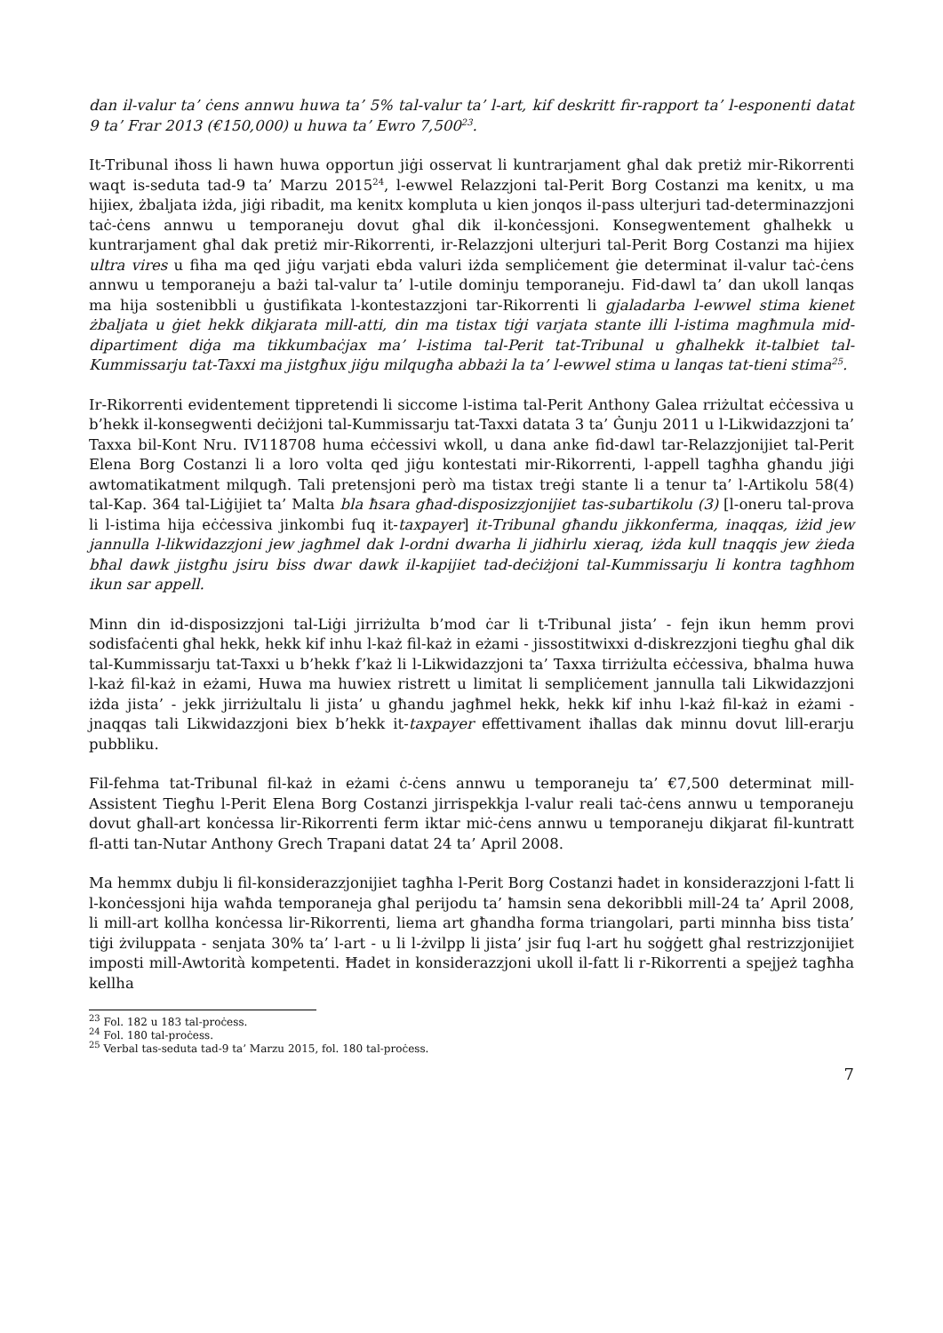dan il-valur ta’ ċens annwu huwa ta’ 5% tal-valur ta’ l-art, kif deskritt fir-rapport ta’ l-esponenti datat 9 ta’ Frar 2013 (€150,000) u huwa ta’ Ewro 7,500<sup>23</sup>.
It-Tribunal iħoss li hawn huwa opportun jiġi osservat li kuntrarjament għal dak pretiż mir-Rikorrenti waqt is-seduta tad-9 ta’ Marzu 2015<sup>24</sup>, l-ewwel Relazzjoni tal-Perit Borg Costanzi ma kenitx, u ma hijiex, żbaljata iżda, jiġi ribadit, ma kenitx kompluta u kien jonqos il-pass ulterjuri tad-determinazzjoni taċ-ċens annwu u temporaneju dovut għal dik il-konċessjoni. Konsegwentement għalhekk u kuntrarjament għal dak pretiż mir-Rikorrenti, ir-Relazzjoni ulterjuri tal-Perit Borg Costanzi ma hijiex ultra vires u fiha ma qed jiġu varjati ebda valuri iżda sempliċement ġie determinat il-valur taċ-ċens annwu u temporaneju a bażi tal-valur ta’ l-utile dominju temporaneju. Fid-dawl ta’ dan ukoll lanqas ma hija sostenibbli u ġustifikata l-kontestazzjoni tar-Rikorrenti li gjaladarba l-ewwel stima kienet żbaljata u ġiet hekk dikjarata mill-atti, din ma tistax tiġi varjata stante illi l-istima magħmula mid-dipartiment diġa ma tikkumbaċjax ma’ l-istima tal-Perit tat-Tribunal u għalhekk it-talbiet tal-Kummissarju tat-Taxxi ma jistgħux jiġu milqugħa abbażi la ta’ l-ewwel stima u lanqas tat-tieni stima<sup>25</sup>.
Ir-Rikorrenti evidentement tippretendi li siccome l-istima tal-Perit Anthony Galea rriżultat eċċessiva u b’hekk il-konsegwenti deċiżjoni tal-Kummissarju tat-Taxxi datata 3 ta’ Ġunju 2011 u l-Likwidazzjoni ta’ Taxxa bil-Kont Nru. IV118708 huma eċċessivi wkoll, u dana anke fid-dawl tar-Relazzjonijiet tal-Perit Elena Borg Costanzi li a loro volta qed jiġu kontestati mir-Rikorrenti, l-appell tagħha għandu jiġi awtomatikatment milqugħ. Tali pretensjoni però ma tistax treġi stante li a tenur ta’ l-Artikolu 58(4) tal-Kap. 364 tal-Liġijiet ta’ Malta bla ħsara għad-disposizzjonijiet tas-subartikolu (3) [l-oneru tal-prova li l-istima hija eċċessiva jinkombi fuq it-taxpayer] it-Tribunal għandu jikkonferma, inaqqas, iżid jew jannulla l-likwidazzjoni jew jagħmel dak l-ordni dwarha li jidhirlu xieraq, iżda kull tnaqqis jew żieda bħal dawk jistgħu jsiru biss dwar dawk il-kapijiet tad-deċiżjoni tal-Kummissarju li kontra tagħhom ikun sar appell.
Minn din id-disposizzjoni tal-Liġi jirriżulta b’mod ċar li t-Tribunal jista’ - fejn ikun hemm provi sodisfaċenti għal hekk, hekk kif inhu l-każ fil-każ in eżami - jissostitwixxi d-diskrezzjoni tiegħu għal dik tal-Kummissarju tat-Taxxi u b’hekk f’każ li l-Likwidazzjoni ta’ Taxxa tirriżulta eċċessiva, bħalma huwa l-każ fil-każ in eżami, Huwa ma huwiex ristrett u limitat li sempliċement jannulla tali Likwidazzjoni iżda jista’ - jekk jirriżultalu li jista’ u għandu jagħmel hekk, hekk kif inhu l-każ fil-każ in eżami - jnaqqas tali Likwidazzjoni biex b’hekk it-taxpayer effettivament iħallas dak minnu dovut lill-erarju pubbliku.
Fil-fehma tat-Tribunal fil-każ in eżami ċ-ċens annwu u temporaneju ta’ €7,500 determinat mill-Assistent Tiegħu l-Perit Elena Borg Costanzi jirrispekkja l-valur reali taċ-ċens annwu u temporaneju dovut għall-art konċessa lir-Rikorrenti ferm iktar miċ-ċens annwu u temporaneju dikjarat fil-kuntratt fl-atti tan-Nutar Anthony Grech Trapani datat 24 ta’ April 2008.
Ma hemmx dubju li fil-konsiderazzjonijiet tagħha l-Perit Borg Costanzi ħadet in konsiderazzjoni l-fatt li l-konċessjoni hija waħda temporaneja għal perijodu ta’ ħamsin sena dekoribbli mill-24 ta’ April 2008, li mill-art kollha konċessa lir-Rikorrenti, liema art għandha forma triangolari, parti minnha biss tista’ tiġi żviluppata - senjata 30% ta’ l-art - u li l-żvilpp li jista’ jsir fuq l-art hu soġġett għal restrizzjonijiet imposti mill-Awtorità kompetenti. Ħadet in konsiderazzjoni ukoll il-fatt li r-Rikorrenti a spejjeż tagħha kellha
<sup>23</sup> Fol. 182 u 183 tal-proċess.
<sup>24</sup> Fol. 180 tal-proċess.
<sup>25</sup> Verbal tas-seduta tad-9 ta’ Marzu 2015, fol. 180 tal-proċess.
7